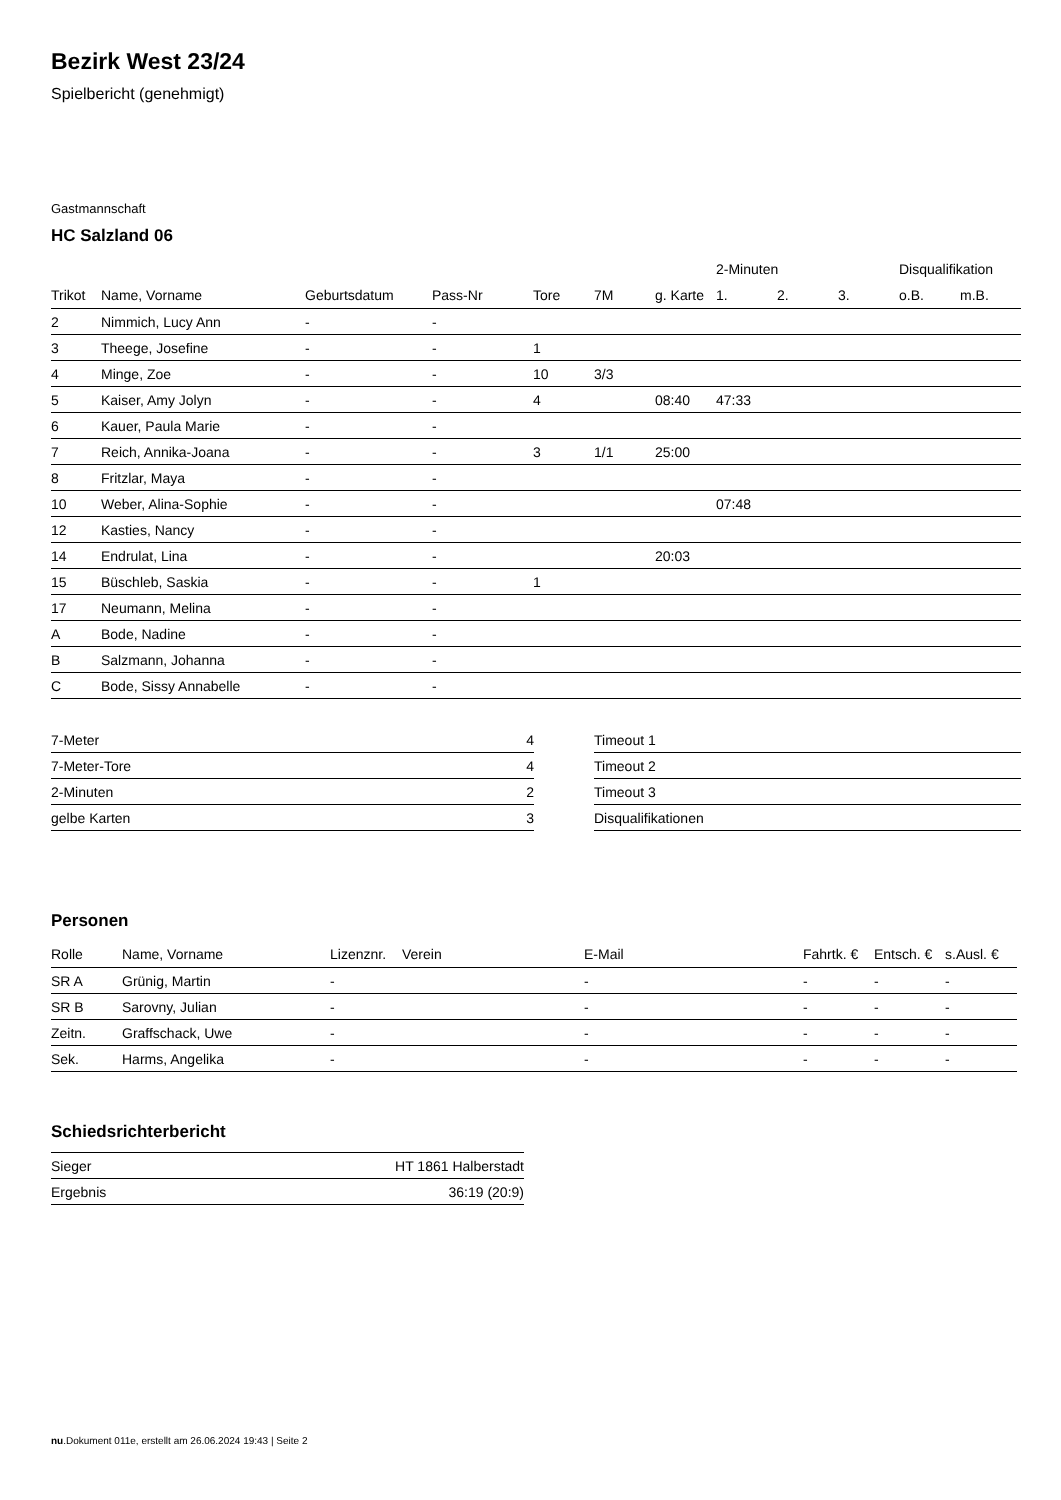Bezirk West 23/24
Spielbericht (genehmigt)
Gastmannschaft
HC Salzland 06
| | | | | | | | | 2-Minuten | | | Disqualifikation | |
| --- | --- | --- | --- | --- | --- | --- | --- | --- | --- | --- | --- | --- |
| Trikot | Name, Vorname | Geburtsdatum | Pass-Nr | Tore | 7M | g. Karte | | 1. | 2. | 3. | o.B. | m.B. |
| 2 | Nimmich, Lucy Ann | - | - | | | | | | | | | |
| 3 | Theege, Josefine | - | - | 1 | | | | | | | | |
| 4 | Minge, Zoe | - | - | 10 | 3/3 | | | | | | | |
| 5 | Kaiser, Amy Jolyn | - | - | 4 | | 08:40 | | 47:33 | | | | |
| 6 | Kauer, Paula Marie | - | - | | | | | | | | | |
| 7 | Reich, Annika-Joana | - | - | 3 | 1/1 | 25:00 | | | | | | |
| 8 | Fritzlar, Maya | - | - | | | | | | | | | |
| 10 | Weber, Alina-Sophie | - | - | | | | | 07:48 | | | | |
| 12 | Kasties, Nancy | - | - | | | | | | | | | |
| 14 | Endrulat, Lina | - | - | | | 20:03 | | | | | | |
| 15 | Büschleb, Saskia | - | - | 1 | | | | | | | | |
| 17 | Neumann, Melina | - | - | | | | | | | | | |
| A | Bode, Nadine | - | - | | | | | | | | | |
| B | Salzmann, Johanna | - | - | | | | | | | | | |
| C | Bode, Sissy Annabelle | - | - | | | | | | | | | |
| 7-Meter | 4 |
| 7-Meter-Tore | 4 |
| 2-Minuten | 2 |
| gelbe Karten | 3 |
| Timeout 1 |
| Timeout 2 |
| Timeout 3 |
| Disqualifikationen |
Personen
| Rolle | Name, Vorname | Lizenznr. | Verein | E-Mail | Fahrtk. € | Entsch. € | s.Ausl. € |
| --- | --- | --- | --- | --- | --- | --- | --- |
| SR A | Grünig, Martin | - | | - | - | - | - |
| SR B | Sarovny, Julian | - | | - | - | - | - |
| Zeitn. | Graffschack, Uwe | - | | - | - | - | - |
| Sek. | Harms, Angelika | - | | - | - | - | - |
Schiedsrichterbericht
| Sieger | HT 1861 Halberstadt |
| Ergebnis | 36:19 (20:9) |
nu.Dokument 011e, erstellt am 26.06.2024 19:43 | Seite 2